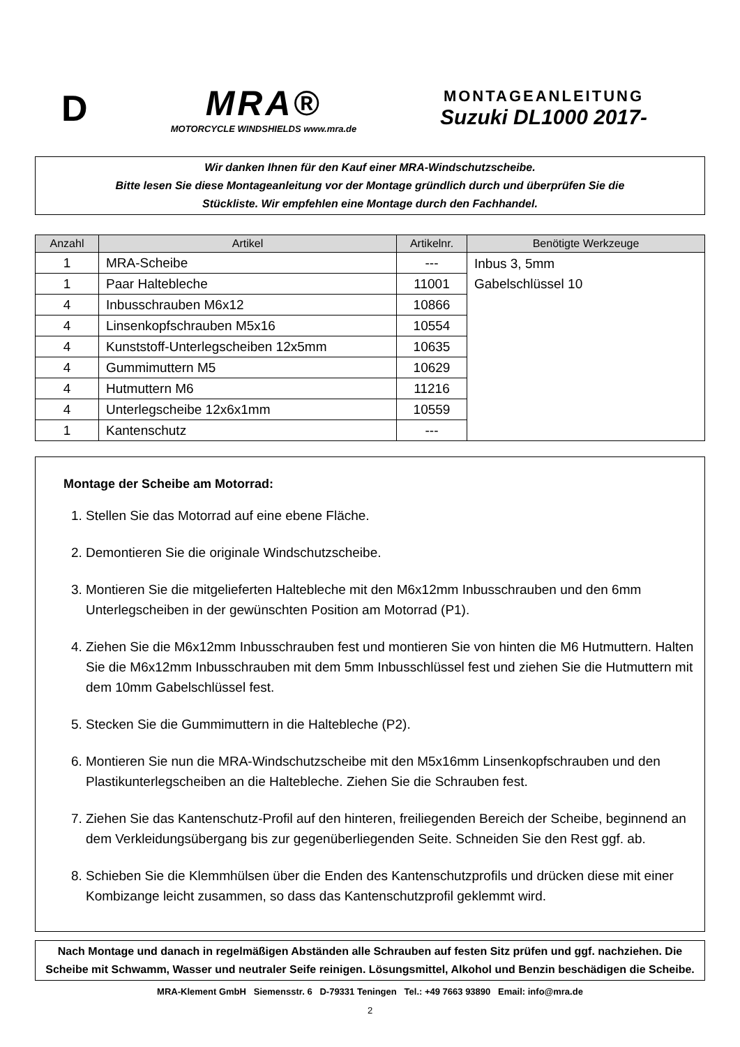D
MRA®
MOTORCYCLE WINDSHIELDS www.mra.de
MONTAGEANLEITUNG
Suzuki DL1000 2017-
Wir danken Ihnen für den Kauf einer MRA-Windschutzscheibe.
Bitte lesen Sie diese Montageanleitung vor der Montage gründlich durch und überprüfen Sie die
Stückliste. Wir empfehlen eine Montage durch den Fachhandel.
| Anzahl | Artikel | Artikelnr. | Benötigte Werkzeuge |
| --- | --- | --- | --- |
| 1 | MRA-Scheibe | --- | Inbus 3, 5mm Gabelschlüssel 10 |
| 1 | Paar Haltebleche | 11001 | |
| 4 | Inbusschrauben M6x12 | 10866 | |
| 4 | Linsenkopfschrauben M5x16 | 10554 | |
| 4 | Kunststoff-Unterlegscheiben 12x5mm | 10635 | |
| 4 | Gummimuttern M5 | 10629 | |
| 4 | Hutmuttern M6 | 11216 | |
| 4 | Unterlegscheibe 12x6x1mm | 10559 | |
| 1 | Kantenschutz | --- | |
Montage der Scheibe am Motorrad:
1. Stellen Sie das Motorrad auf eine ebene Fläche.
2. Demontieren Sie die originale Windschutzscheibe.
3. Montieren Sie die mitgelieferten Haltebleche mit den M6x12mm Inbusschrauben und den 6mm Unterlegscheiben in der gewünschten Position am Motorrad (P1).
4. Ziehen Sie die M6x12mm Inbusschrauben fest und montieren Sie von hinten die M6 Hutmuttern. Halten Sie die M6x12mm Inbusschrauben mit dem 5mm Inbusschlüssel fest und ziehen Sie die Hutmuttern mit dem 10mm Gabelschlüssel fest.
5. Stecken Sie die Gummimuttern in die Haltebleche (P2).
6. Montieren Sie nun die MRA-Windschutzscheibe mit den M5x16mm Linsenkopfschrauben und den Plastikunterlegscheiben an die Haltebleche. Ziehen Sie die Schrauben fest.
7. Ziehen Sie das Kantenschutz-Profil auf den hinteren, freiliegenden Bereich der Scheibe, beginnend an dem Verkleidungsübergang bis zur gegenüberliegenden Seite. Schneiden Sie den Rest ggf. ab.
8. Schieben Sie die Klemmhülsen über die Enden des Kantenschutzprofils und drücken diese mit einer Kombizange leicht zusammen, so dass das Kantenschutzprofil geklemmt wird.
Nach Montage und danach in regelmäßigen Abständen alle Schrauben auf festen Sitz prüfen und ggf. nachziehen. Die Scheibe mit Schwamm, Wasser und neutraler Seife reinigen. Lösungsmittel, Alkohol und Benzin beschädigen die Scheibe.
MRA-Klement GmbH Siemensstr. 6 D-79331 Teningen Tel.: +49 7663 93890 Email: info@mra.de
2